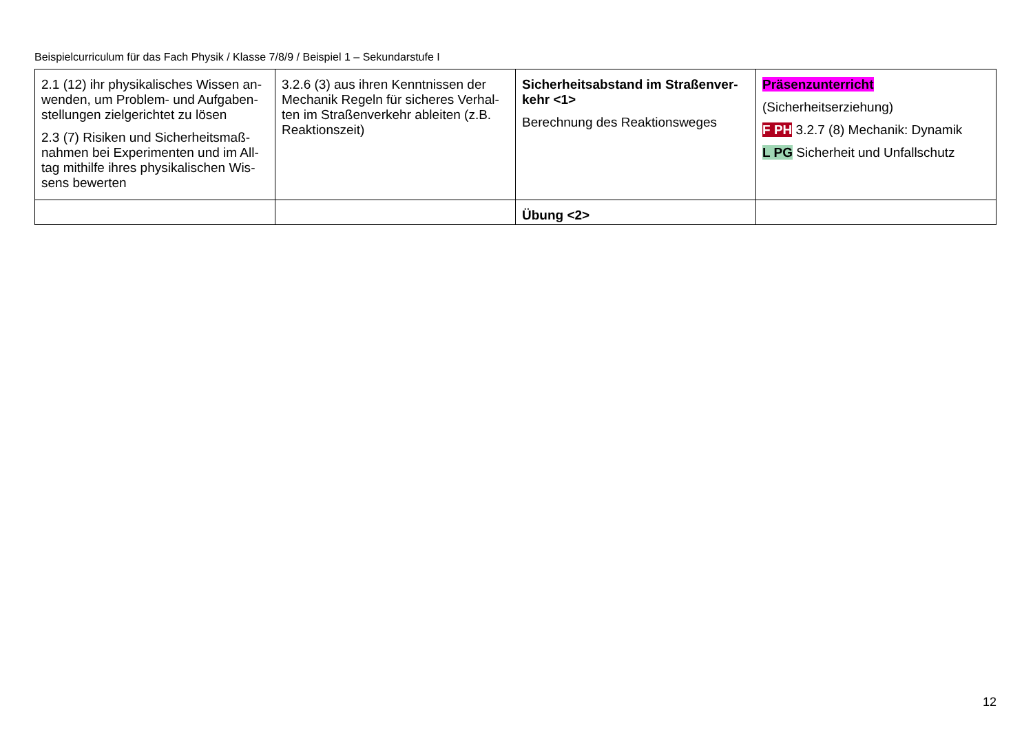Beispielcurriculum für das Fach Physik / Klasse 7/8/9 / Beispiel 1 – Sekundarstufe I
| 2.1 (12) ihr physikalisches Wissen an­wenden, um Problem- und Aufgaben­stellungen zielgerichtet zu lösen 2.3 (7) Risiken und Sicherheitsmaß­nahmen bei Experimenten und im All­tag mithilfe ihres physikalischen Wis­sens bewerten | 3.2.6 (3) aus ihren Kenntnissen der Mechanik Regeln für sicheres Verhal­ten im Straßenverkehr ableiten (z.B. Reaktionszeit) | Sicherheitsabstand im Straßenver­kehr <1> Berechnung des Reaktionsweges | Präsenzunterricht (Sicherheitserziehung) F PH 3.2.7 (8) Mechanik: Dynamik L PG Sicherheit und Unfallschutz |
| | | Übung <2> | |
12